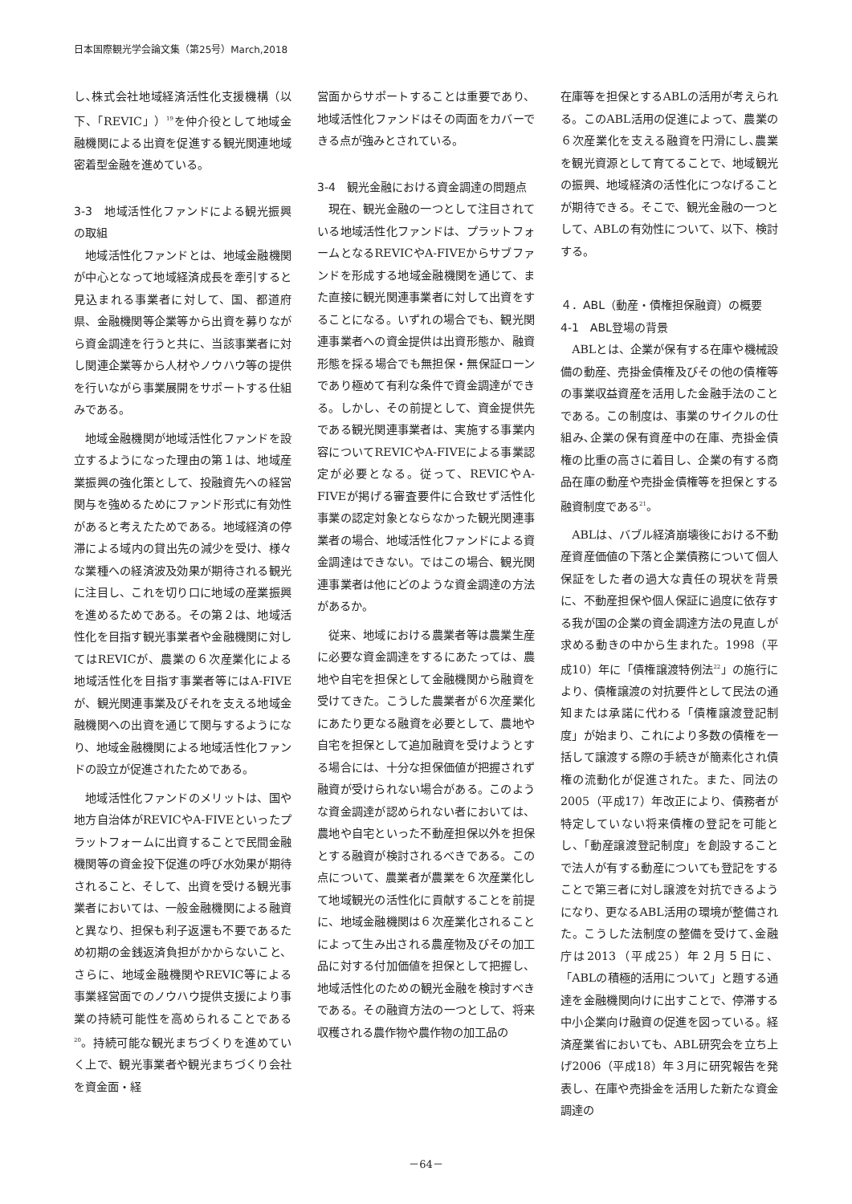日本国際観光学会論文集（第25号）March,2018
し､株式会社地域経済活性化支援機構（以下、「REVIC」）<sup>19</sup>を仲介役として地域金融機関による出資を促進する観光関連地域密着型金融を進めている。
3-3　地域活性化ファンドによる観光振興の取組
地域活性化ファンドとは、地域金融機関が中心となって地域経済成長を牽引すると見込まれる事業者に対して、国、都道府県、金融機関等企業等から出資を募りながら資金調達を行うと共に、当該事業者に対し関連企業等から人材やノウハウ等の提供を行いながら事業展開をサポートする仕組みである。
地域金融機関が地域活性化ファンドを設立するようになった理由の第１は、地域産業振興の強化策として、投融資先への経営関与を強めるためにファンド形式に有効性があると考えたためである。地域経済の停滞による域内の貸出先の減少を受け、様々な業種への経済波及効果が期待される観光に注目し、これを切り口に地域の産業振興を進めるためである。その第２は、地域活性化を目指す観光事業者や金融機関に対してはREVICが、農業の６次産業化による地域活性化を目指す事業者等にはA-FIVEが、観光関連事業及びそれを支える地域金融機関への出資を通じて関与するようになり、地域金融機関による地域活性化ファンドの設立が促進されたためである。
地域活性化ファンドのメリットは、国や地方自治体がREVICやA-FIVEといったプラットフォームに出資することで民間金融機関等の資金投下促進の呼び水効果が期待されること、そして、出資を受ける観光事業者においては、一般金融機関による融資と異なり、担保も利子返還も不要であるため初期の金銭返済負担がかからないこと、さらに、地域金融機関やREVIC等による事業経営面でのノウハウ提供支援により事業の持続可能性を高められることである<sup>20</sup>。持続可能な観光まちづくりを進めていく上で、観光事業者や観光まちづくり会社を資金面・経
営面からサポートすることは重要であり、地域活性化ファンドはその両面をカバーできる点が強みとされている。
3-4　観光金融における資金調達の問題点
現在、観光金融の一つとして注目されている地域活性化ファンドは、プラットフォームとなるREVICやA-FIVEからサブファンドを形成する地域金融機関を通じて、また直接に観光関連事業者に対して出資をすることになる。いずれの場合でも、観光関連事業者への資金提供は出資形態か、融資形態を採る場合でも無担保・無保証ローンであり極めて有利な条件で資金調達ができる。しかし、その前提として、資金提供先である観光関連事業者は、実施する事業内容についてREVICやA-FIVEによる事業認定が必要となる。従って、REVICやA-FIVEが掲げる審査要件に合致せず活性化事業の認定対象とならなかった観光関連事業者の場合、地域活性化ファンドによる資金調達はできない。ではこの場合、観光関連事業者は他にどのような資金調達の方法があるか。
従来、地域における農業者等は農業生産に必要な資金調達をするにあたっては、農地や自宅を担保として金融機関から融資を受けてきた。こうした農業者が６次産業化にあたり更なる融資を必要として、農地や自宅を担保として追加融資を受けようとする場合には、十分な担保価値が把握されず融資が受けられない場合がある。このような資金調達が認められない者においては、農地や自宅といった不動産担保以外を担保とする融資が検討されるべきである。この点について、農業者が農業を６次産業化して地域観光の活性化に貢献することを前提に、地域金融機関は６次産業化されることによって生み出される農産物及びその加工品に対する付加価値を担保として把握し、地域活性化のための観光金融を検討すべきである。その融資方法の一つとして、将来収穫される農作物や農作物の加工品の
在庫等を担保とするABLの活用が考えられる。このABL活用の促進によって、農業の６次産業化を支える融資を円滑にし､農業を観光資源として育てることで、地域観光の振興、地域経済の活性化につなげることが期待できる。そこで、観光金融の一つとして、ABLの有効性について、以下、検討する。
４．ABL（動産・債権担保融資）の概要
4-1　ABL登場の背景
ABLとは、企業が保有する在庫や機械設備の動産、売掛金債権及びその他の債権等の事業収益資産を活用した金融手法のことである。この制度は、事業のサイクルの仕組み､企業の保有資産中の在庫、売掛金債権の比重の高さに着目し、企業の有する商品在庫の動産や売掛金債権等を担保とする融資制度である<sup>21</sup>。
ABLは、バブル経済崩壊後における不動産資産価値の下落と企業債務について個人保証をした者の過大な責任の現状を背景に、不動産担保や個人保証に過度に依存する我が国の企業の資金調達方法の見直しが求める動きの中から生まれた。1998（平成10）年に「債権譲渡特例法<sup>22</sup>」の施行により、債権譲渡の対抗要件として民法の通知または承諾に代わる「債権譲渡登記制度」が始まり、これにより多数の債権を一括して譲渡する際の手続きが簡素化され債権の流動化が促進された。また、同法の2005（平成17）年改正により、債務者が特定していない将来債権の登記を可能とし、「動産譲渡登記制度」を創設することで法人が有する動産についても登記をすることで第三者に対し譲渡を対抗できるようになり、更なるABL活用の環境が整備された。こうした法制度の整備を受けて､金融庁は2013（平成25）年２月５日に、「ABLの積極的活用について」と題する通達を金融機関向けに出すことで、停滞する中小企業向け融資の促進を図っている。経済産業省においても、ABL研究会を立ち上げ2006（平成18）年３月に研究報告を発表し、在庫や売掛金を活用した新たな資金調達の
－64－